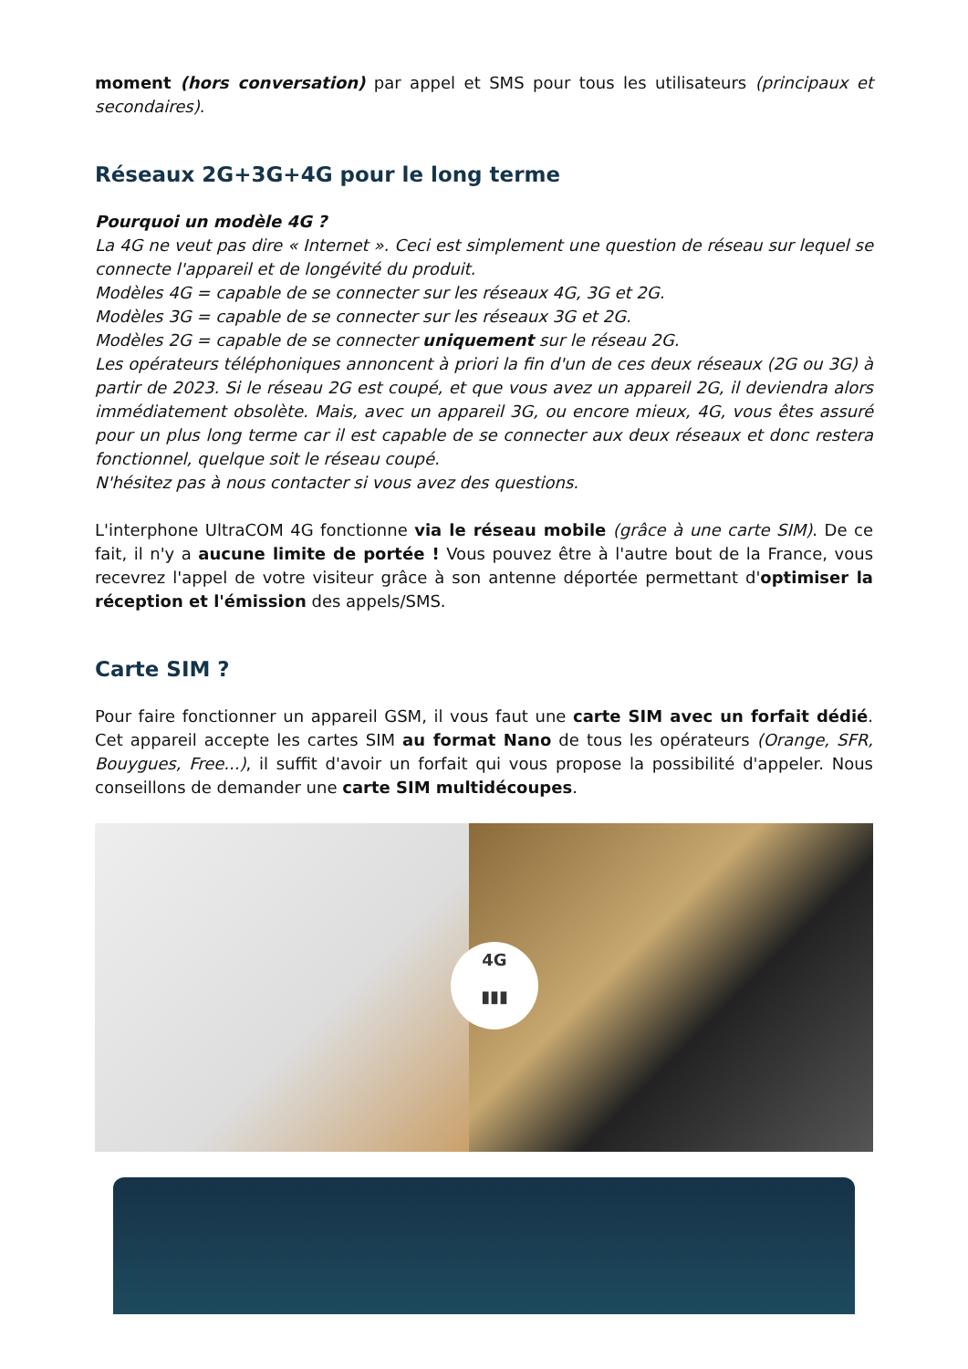moment (hors conversation) par appel et SMS pour tous les utilisateurs (principaux et secondaires).
Réseaux 2G+3G+4G pour le long terme
Pourquoi un modèle 4G ?
La 4G ne veut pas dire « Internet ». Ceci est simplement une question de réseau sur lequel se connecte l'appareil et de longévité du produit.
Modèles 4G = capable de se connecter sur les réseaux 4G, 3G et 2G.
Modèles 3G = capable de se connecter sur les réseaux 3G et 2G.
Modèles 2G = capable de se connecter uniquement sur le réseau 2G.
Les opérateurs téléphoniques annoncent à priori la fin d'un de ces deux réseaux (2G ou 3G) à partir de 2023. Si le réseau 2G est coupé, et que vous avez un appareil 2G, il deviendra alors immédiatement obsolète. Mais, avec un appareil 3G, ou encore mieux, 4G, vous êtes assuré pour un plus long terme car il est capable de se connecter aux deux réseaux et donc restera fonctionnel, quelque soit le réseau coupé.
N'hésitez pas à nous contacter si vous avez des questions.
L'interphone UltraCOM 4G fonctionne via le réseau mobile (grâce à une carte SIM). De ce fait, il n'y a aucune limite de portée ! Vous pouvez être à l'autre bout de la France, vous recevrez l'appel de votre visiteur grâce à son antenne déportée permettant d'optimiser la réception et l'émission des appels/SMS.
Carte SIM ?
Pour faire fonctionner un appareil GSM, il vous faut une carte SIM avec un forfait dédié. Cet appareil accepte les cartes SIM au format Nano de tous les opérateurs (Orange, SFR, Bouygues, Free...), il suffit d'avoir un forfait qui vous propose la possibilité d'appeler. Nous conseillons de demander une carte SIM multidécoupes.
4G
▮▮▮